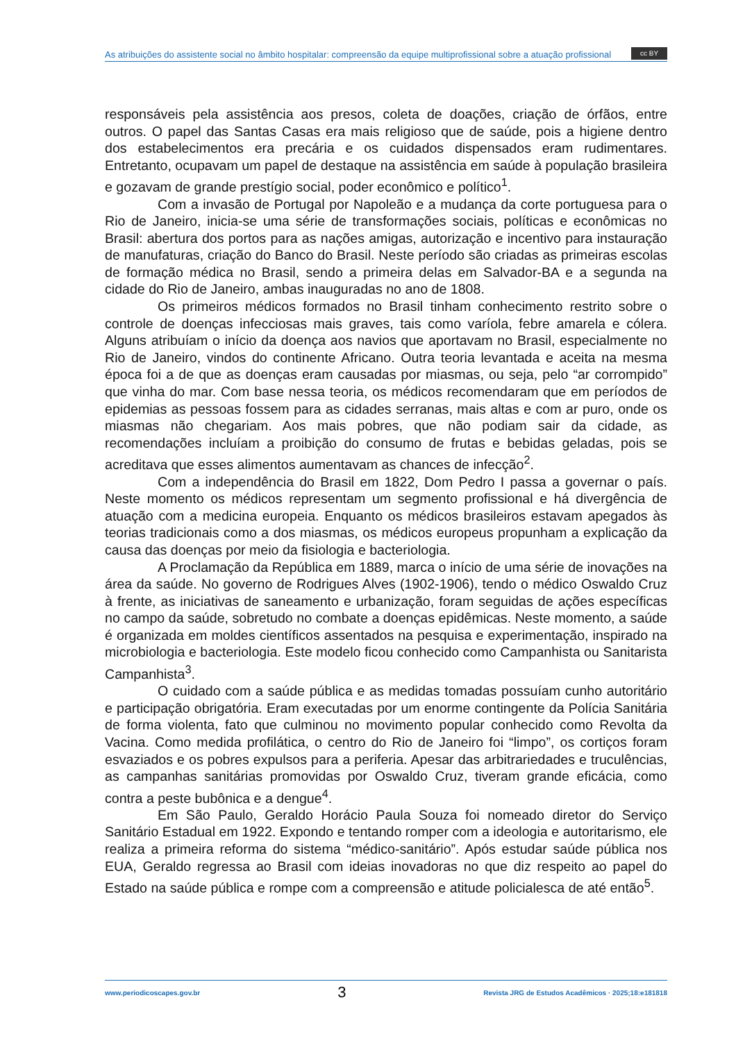As atribuições do assistente social no âmbito hospitalar: compreensão da equipe multiprofissional sobre a atuação profissional
cc BY
responsáveis pela assistência aos presos, coleta de doações, criação de órfãos, entre outros. O papel das Santas Casas era mais religioso que de saúde, pois a higiene dentro dos estabelecimentos era precária e os cuidados dispensados eram rudimentares. Entretanto, ocupavam um papel de destaque na assistência em saúde à população brasileira e gozavam de grande prestígio social, poder econômico e político<sup>1</sup>.
Com a invasão de Portugal por Napoleão e a mudança da corte portuguesa para o Rio de Janeiro, inicia-se uma série de transformações sociais, políticas e econômicas no Brasil: abertura dos portos para as nações amigas, autorização e incentivo para instauração de manufaturas, criação do Banco do Brasil. Neste período são criadas as primeiras escolas de formação médica no Brasil, sendo a primeira delas em Salvador-BA e a segunda na cidade do Rio de Janeiro, ambas inauguradas no ano de 1808.
Os primeiros médicos formados no Brasil tinham conhecimento restrito sobre o controle de doenças infecciosas mais graves, tais como varíola, febre amarela e cólera. Alguns atribuíam o início da doença aos navios que aportavam no Brasil, especialmente no Rio de Janeiro, vindos do continente Africano. Outra teoria levantada e aceita na mesma época foi a de que as doenças eram causadas por miasmas, ou seja, pelo “ar corrompido” que vinha do mar. Com base nessa teoria, os médicos recomendaram que em períodos de epidemias as pessoas fossem para as cidades serranas, mais altas e com ar puro, onde os miasmas não chegariam. Aos mais pobres, que não podiam sair da cidade, as recomendações incluíam a proibição do consumo de frutas e bebidas geladas, pois se acreditava que esses alimentos aumentavam as chances de infecção<sup>2</sup>.
Com a independência do Brasil em 1822, Dom Pedro I passa a governar o país. Neste momento os médicos representam um segmento profissional e há divergência de atuação com a medicina europeia. Enquanto os médicos brasileiros estavam apegados às teorias tradicionais como a dos miasmas, os médicos europeus propunham a explicação da causa das doenças por meio da fisiologia e bacteriologia.
A Proclamação da República em 1889, marca o início de uma série de inovações na área da saúde. No governo de Rodrigues Alves (1902-1906), tendo o médico Oswaldo Cruz à frente, as iniciativas de saneamento e urbanização, foram seguidas de ações específicas no campo da saúde, sobretudo no combate a doenças epidêmicas. Neste momento, a saúde é organizada em moldes científicos assentados na pesquisa e experimentação, inspirado na microbiologia e bacteriologia. Este modelo ficou conhecido como Campanhista ou Sanitarista Campanhista<sup>3</sup>.
O cuidado com a saúde pública e as medidas tomadas possuíam cunho autoritário e participação obrigatória. Eram executadas por um enorme contingente da Polícia Sanitária de forma violenta, fato que culminou no movimento popular conhecido como Revolta da Vacina. Como medida profilática, o centro do Rio de Janeiro foi “limpo”, os cortiços foram esvaziados e os pobres expulsos para a periferia. Apesar das arbitrariedades e truculências, as campanhas sanitárias promovidas por Oswaldo Cruz, tiveram grande eficácia, como contra a peste bubônica e a dengue<sup>4</sup>.
Em São Paulo, Geraldo Horácio Paula Souza foi nomeado diretor do Serviço Sanitário Estadual em 1922. Expondo e tentando romper com a ideologia e autoritarismo, ele realiza a primeira reforma do sistema “médico-sanitário”. Após estudar saúde pública nos EUA, Geraldo regressa ao Brasil com ideias inovadoras no que diz respeito ao papel do Estado na saúde pública e rompe com a compreensão e atitude policialesca de até então<sup>5</sup>.
www.periodicoscapes.gov.br 3 Revista JRG de Estudos Acadêmicos · 2025;18:e181818